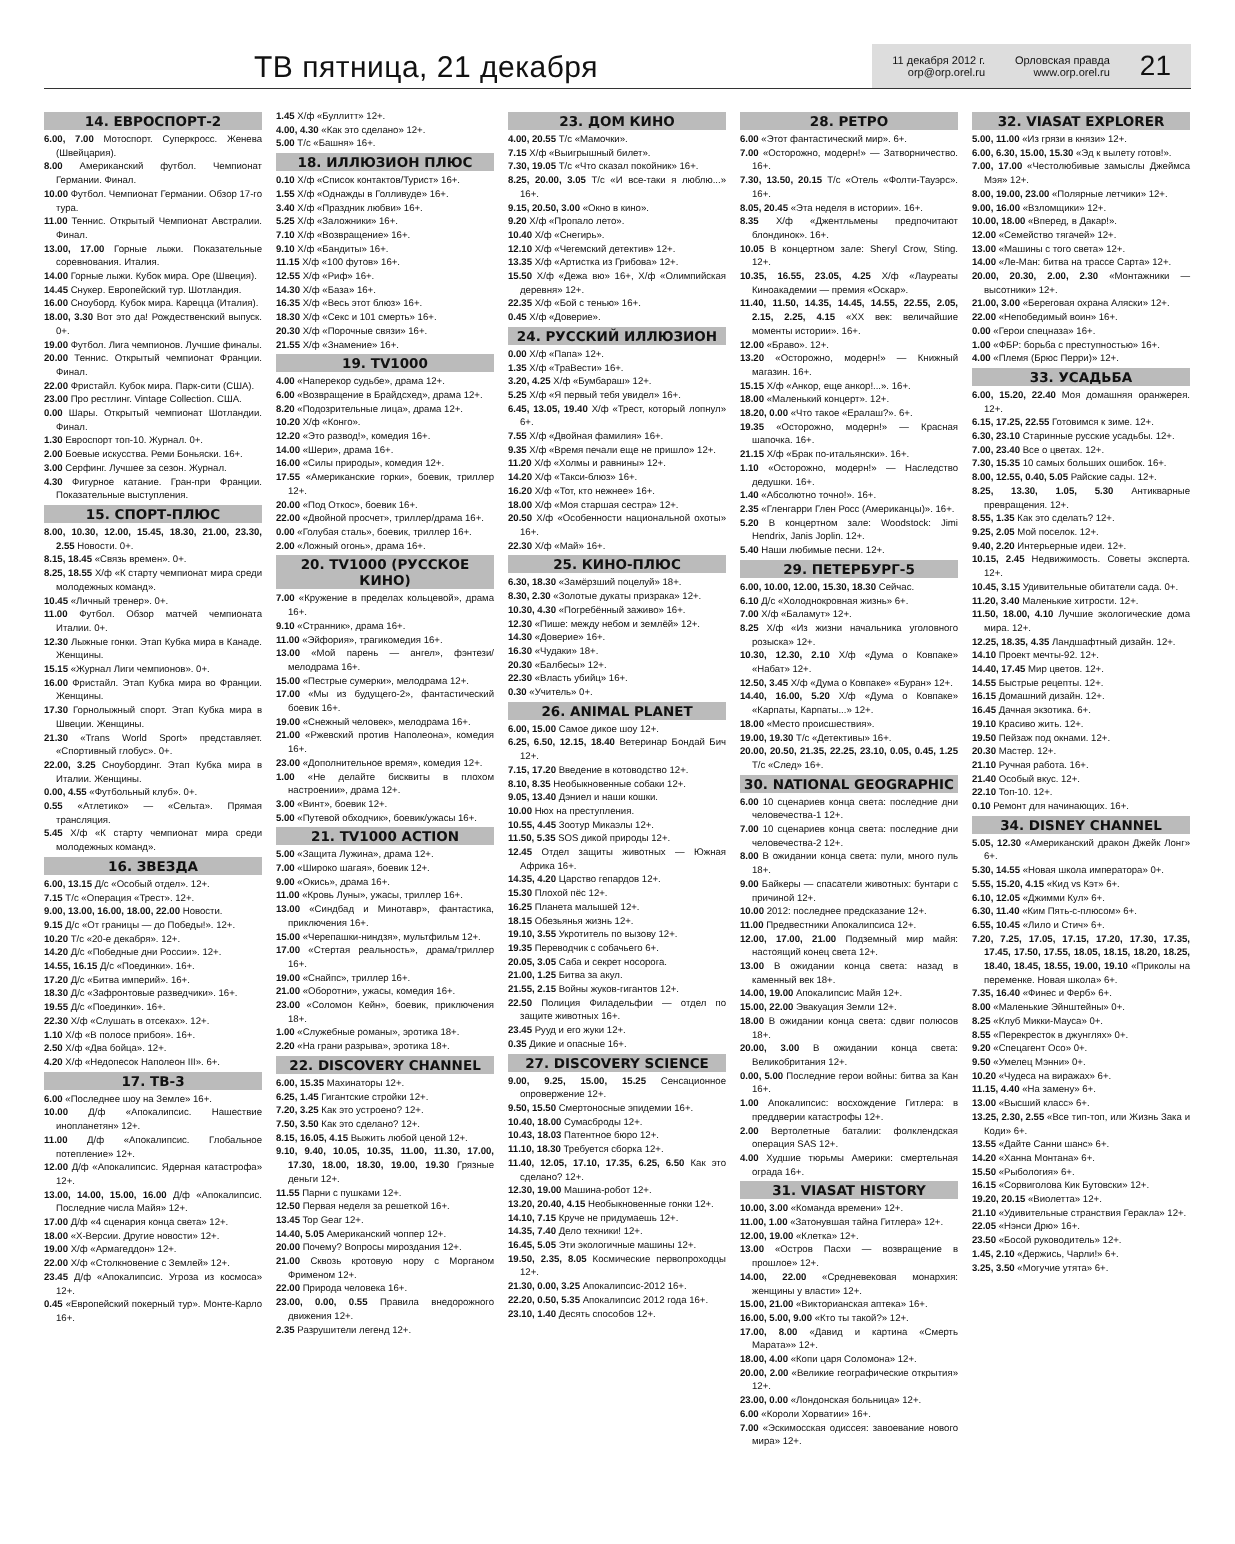ТВ пятница, 21 декабря
11 декабря 2012 г.
orp@orp.orel.ru
Орловская правда
www.orp.orel.ru
21
14. ЕВРОСПОРТ-2
6.00, 7.00 Мотоспорт. Суперкросс. Женева (Швейцария).
8.00 Американский футбол. Чемпионат Германии. Финал.
10.00 Футбол. Чемпионат Германии. Обзор 17-го тура.
11.00 Теннис. Открытый Чемпионат Австралии. Финал.
13.00, 17.00 Горные лыжи. Показательные соревнования. Италия.
14.00 Горные лыжи. Кубок мира. Оре (Швеция).
14.45 Снукер. Европейский тур. Шотландия.
16.00 Сноуборд. Кубок мира. Карецца (Италия).
18.00, 3.30 Вот это да! Рождественский выпуск. 0+.
19.00 Футбол. Лига чемпионов. Лучшие финалы.
20.00 Теннис. Открытый чемпионат Франции. Финал.
22.00 Фристайл. Кубок мира. Парк-сити (США).
23.00 Про рестлинг. Vintage Collection. США.
0.00 Шары. Открытый чемпионат Шотландии. Финал.
1.30 Евроспорт топ-10. Журнал. 0+.
2.00 Боевые искусства. Реми Боньяски. 16+.
3.00 Серфинг. Лучшее за сезон. Журнал.
4.30 Фигурное катание. Гран-при Франции. Показательные выступления.
15. СПОРТ-ПЛЮС
8.00, 10.30, 12.00, 15.45, 18.30, 21.00, 23.30, 2.55 Новости. 0+.
8.15, 18.45 «Связь времен». 0+.
8.25, 18.55 Х/ф «К старту чемпионат мира среди молодежных команд».
10.45 «Личный тренер». 0+.
11.00 Футбол. Обзор матчей чемпионата Италии. 0+.
12.30 Лыжные гонки. Этап Кубка мира в Канаде. Женщины.
15.15 «Журнал Лиги чемпионов». 0+.
16.00 Фристайл. Этап Кубка мира во Франции. Женщины.
17.30 Горнолыжный спорт. Этап Кубка мира в Швеции. Женщины.
21.30 «Trans World Sport» представляет. «Спортивный глобус». 0+.
22.00, 3.25 Сноубординг. Этап Кубка мира в Италии. Женщины.
0.00, 4.55 «Футбольный клуб». 0+.
0.55 «Атлетико» — «Сельта». Прямая трансляция.
5.45 Х/ф «К старту чемпионат мира среди молодежных команд».
16. ЗВЕЗДА
6.00, 13.15 Д/с «Особый отдел». 12+.
7.15 Т/с «Операция «Трест». 12+.
9.00, 13.00, 16.00, 18.00, 22.00 Новости.
9.15 Д/с «От границы — до Победы!». 12+.
10.20 Т/с «20-е декабря». 12+.
14.20 Д/с «Победные дни России». 12+.
14.55, 16.15 Д/с «Поединки». 16+.
17.20 Д/с «Битва империй». 16+.
18.30 Д/с «Зафронтовые разведчики». 16+.
19.55 Д/с «Поединки». 16+.
22.30 Х/ф «Слушать в отсеках». 12+.
1.10 Х/ф «В полосе прибоя». 16+.
2.50 Х/ф «Два бойца». 12+.
4.20 Х/ф «Недопесок Наполеон III». 6+.
17. ТВ-3
6.00 «Последнее шоу на Земле» 16+.
10.00 Д/ф «Апокалипсис. Нашествие инопланетян» 12+.
11.00 Д/ф «Апокалипсис. Глобальное потепление» 12+.
12.00 Д/ф «Апокалипсис. Ядерная катастрофа» 12+.
13.00, 14.00, 15.00, 16.00 Д/ф «Апокалипсис. Последние числа Майя» 12+.
17.00 Д/ф «4 сценария конца света» 12+.
18.00 «Х-Версии. Другие новости» 12+.
19.00 Х/ф «Армагеддон» 12+.
22.00 Х/ф «Столкновение с Землей» 12+.
23.45 Д/ф «Апокалипсис. Угроза из космоса» 12+.
0.45 «Европейский покерный тур». Монте-Карло 16+.
1.45 Х/ф «Буллитт» 12+.
4.00, 4.30 «Как это сделано» 12+.
5.00 Т/с «Башня» 16+.
18. ИЛЛЮЗИОН ПЛЮС
0.10 Х/ф «Список контактов/Турист» 16+.
1.55 Х/ф «Однажды в Голливуде» 16+.
3.40 Х/ф «Праздник любви» 16+.
5.25 Х/ф «Заложники» 16+.
7.10 Х/ф «Возвращение» 16+.
9.10 Х/ф «Бандиты» 16+.
11.15 Х/ф «100 футов» 16+.
12.55 Х/ф «Риф» 16+.
14.30 Х/ф «База» 16+.
16.35 Х/ф «Весь этот блюз» 16+.
18.30 Х/ф «Секс и 101 смерть» 16+.
20.30 Х/ф «Порочные связи» 16+.
21.55 Х/ф «Знамение» 16+.
19. TV1000
4.00 «Наперекор судьбе», драма 12+.
6.00 «Возвращение в Брайдсхед», драма 12+.
8.20 «Подозрительные лица», драма 12+.
10.20 Х/ф «Конго».
12.20 «Это развод!», комедия 16+.
14.00 «Шери», драма 16+.
16.00 «Силы природы», комедия 12+.
17.55 «Американские горки», боевик, триллер 12+.
20.00 «Под Откос», боевик 16+.
22.00 «Двойной просчет», триллер/драма 16+.
0.00 «Голубая сталь», боевик, триллер 16+.
2.00 «Ложный огонь», драма 16+.
20. TV1000 (РУССКОЕ КИНО)
7.00 «Кружение в пределах кольцевой», драма 16+.
9.10 «Странник», драма 16+.
11.00 «Эйфория», трагикомедия 16+.
13.00 «Мой парень — ангел», фэнтези/мелодрама 16+.
15.00 «Пестрые сумерки», мелодрама 12+.
17.00 «Мы из будущего-2», фантастический боевик 16+.
19.00 «Снежный человек», мелодрама 16+.
21.00 «Ржевский против Наполеона», комедия 16+.
23.00 «Дополнительное время», комедия 12+.
1.00 «Не делайте бисквиты в плохом настроении», драма 12+.
3.00 «Винт», боевик 12+.
5.00 «Путевой обходчик», боевик/ужасы 16+.
21. TV1000 ACTION
5.00 «Защита Лужина», драма 12+.
7.00 «Широко шагая», боевик 12+.
9.00 «Окись», драма 16+.
11.00 «Кровь Луны», ужасы, триллер 16+.
13.00 «Синдбад и Минотавр», фантастика, приключения 16+.
15.00 «Черепашки-ниндзя», мультфильм 12+.
17.00 «Стертая реальность», драма/триллер 16+.
19.00 «Снайпс», триллер 16+.
21.00 «Оборотни», ужасы, комедия 16+.
23.00 «Соломон Кейн», боевик, приключения 18+.
1.00 «Служебные романы», эротика 18+.
2.20 «На грани разрыва», эротика 18+.
22. DISCOVERY CHANNEL
6.00, 15.35 Махинаторы 12+.
6.25, 1.45 Гигантские стройки 12+.
7.20, 3.25 Как это устроено? 12+.
7.50, 3.50 Как это сделано? 12+.
8.15, 16.05, 4.15 Выжить любой ценой 12+.
9.10, 9.40, 10.05, 10.35, 11.00, 11.30, 17.00, 17.30, 18.00, 18.30, 19.00, 19.30 Грязные деньги 12+.
11.55 Парни с пушками 12+.
12.50 Первая неделя за решеткой 16+.
13.45 Top Gear 12+.
14.40, 5.05 Американский чоппер 12+.
20.00 Почему? Вопросы мироздания 12+.
21.00 Сквозь кротовую нору с Морганом Фрименом 12+.
22.00 Природа человека 16+.
23.00, 0.00, 0.55 Правила внедорожного движения 12+.
2.35 Разрушители легенд 12+.
23. ДОМ КИНО
4.00, 20.55 Т/с «Мамочки».
7.15 Х/ф «Выигрышный билет».
7.30, 19.05 Т/с «Что сказал покойник» 16+.
8.25, 20.00, 3.05 Т/с «И все-таки я люблю...» 16+.
9.15, 20.50, 3.00 «Окно в кино».
9.20 Х/ф «Пропало лето».
10.40 Х/ф «Снегирь».
12.10 Х/ф «Чегемский детектив» 12+.
13.35 Х/ф «Артистка из Грибова» 12+.
15.50 Х/ф «Дежа вю» 16+, Х/ф «Олимпийская деревня» 12+.
22.35 Х/ф «Бой с тенью» 16+.
0.45 Х/ф «Доверие».
24. РУССКИЙ ИЛЛЮЗИОН
0.00 Х/ф «Папа» 12+.
1.35 Х/ф «ТраВести» 16+.
3.20, 4.25 Х/ф «Бумбараш» 12+.
5.25 Х/ф «Я первый тебя увидел» 16+.
6.45, 13.05, 19.40 Х/ф «Трест, который лопнул» 6+.
7.55 Х/ф «Двойная фамилия» 16+.
9.35 Х/ф «Время печали еще не пришло» 12+.
11.20 Х/ф «Холмы и равнины» 12+.
14.20 Х/ф «Такси-блюз» 16+.
16.20 Х/ф «Тот, кто нежнее» 16+.
18.00 Х/ф «Моя старшая сестра» 12+.
20.50 Х/ф «Особенности национальной охоты» 16+.
22.30 Х/ф «Май» 16+.
25. КИНО-ПЛЮС
6.30, 18.30 «Замёрзший поцелуй» 18+.
8.30, 2.30 «Золотые дукаты призрака» 12+.
10.30, 4.30 «Погребённый заживо» 16+.
12.30 «Пише: между небом и землёй» 12+.
14.30 «Доверие» 16+.
16.30 «Чудаки» 18+.
20.30 «Балбесы» 12+.
22.30 «Власть убийц» 16+.
0.30 «Учитель» 0+.
26. ANIMAL PLANET
6.00, 15.00 Самое дикое шоу 12+.
6.25, 6.50, 12.15, 18.40 Ветеринар Бондай Бич 12+.
7.15, 17.20 Введение в котоводство 12+.
8.10, 8.35 Необыкновенные собаки 12+.
9.05, 13.40 Дэниел и наши кошки.
10.00 Нюх на преступления.
10.55, 4.45 Зоотур Микаэлы 12+.
11.50, 5.35 SOS дикой природы 12+.
12.45 Отдел защиты животных — Южная Африка 16+.
14.35, 4.20 Царство гепардов 12+.
15.30 Плохой пёс 12+.
16.25 Планета малышей 12+.
18.15 Обезьянья жизнь 12+.
19.10, 3.55 Укротитель по вызову 12+.
19.35 Переводчик с собачьего 6+.
20.05, 3.05 Саба и секрет носорога.
21.00, 1.25 Битва за акул.
21.55, 2.15 Войны жуков-гигантов 12+.
22.50 Полиция Филадельфии — отдел по защите животных 16+.
23.45 Рууд и его жуки 12+.
0.35 Дикие и опасные 16+.
27. DISCOVERY SCIENCE
9.00, 9.25, 15.00, 15.25 Сенсационное опровержение 12+.
9.50, 15.50 Смертоносные эпидемии 16+.
10.40, 18.00 Сумасброды 12+.
10.43, 18.03 Патентное бюро 12+.
11.10, 18.30 Требуется сборка 12+.
11.40, 12.05, 17.10, 17.35, 6.25, 6.50 Как это сделано? 12+.
12.30, 19.00 Машина-робот 12+.
13.20, 20.40, 4.15 Необыкновенные гонки 12+.
14.10, 7.15 Круче не придумаешь 12+.
14.35, 7.40 Дело техники! 12+.
16.45, 5.05 Эти экологичные машины 12+.
19.50, 2.35, 8.05 Космические первопроходцы 12+.
21.30, 0.00, 3.25 Апокалипсис-2012 16+.
22.20, 0.50, 5.35 Апокалипсис 2012 года 16+.
23.10, 1.40 Десять способов 12+.
28. РЕТРО
6.00 «Этот фантастический мир». 6+.
7.00 «Осторожно, модерн!» — Затворничество. 16+.
7.30, 13.50, 20.15 Т/с «Отель «Фолти-Тауэрс». 16+.
8.05, 20.45 «Эта неделя в истории». 16+.
8.35 Х/ф «Джентльмены предпочитают блондинок». 16+.
10.05 В концертном зале: Sheryl Crow, Sting. 12+.
10.35, 16.55, 23.05, 4.25 Х/ф «Лауреаты Киноакадемии — премия «Оскар».
11.40, 11.50, 14.35, 14.45, 14.55, 22.55, 2.05, 2.15, 2.25, 4.15 «XX век: величайшие моменты истории». 16+.
12.00 «Браво». 12+.
13.20 «Осторожно, модерн!» — Книжный магазин. 16+.
15.15 Х/ф «Анкор, еще анкор!...». 16+.
18.00 «Маленький концерт». 12+.
18.20, 0.00 «Что такое «Ералаш?». 6+.
19.35 «Осторожно, модерн!» — Красная шапочка. 16+.
21.15 Х/ф «Брак по-итальянски». 16+.
1.10 «Осторожно, модерн!» — Наследство дедушки. 16+.
1.40 «Абсолютно точно!». 16+.
2.35 «Гленгарри Глен Росс (Американцы)». 16+.
5.20 В концертном зале: Woodstock: Jimi Hendrix, Janis Joplin. 12+.
5.40 Наши любимые песни. 12+.
29. ПЕТЕРБУРГ-5
6.00, 10.00, 12.00, 15.30, 18.30 Сейчас.
6.10 Д/с «Холоднокровная жизнь» 6+.
7.00 Х/ф «Баламут» 12+.
8.25 Х/ф «Из жизни начальника уголовного розыска» 12+.
10.30, 12.30, 2.10 Х/ф «Дума о Ковпаке» «Набат» 12+.
12.50, 3.45 Х/ф «Дума о Ковпаке» «Буран» 12+.
14.40, 16.00, 5.20 Х/ф «Дума о Ковпаке» «Карпаты, Карпаты...» 12+.
18.00 «Место происшествия».
19.00, 19.30 Т/с «Детективы» 16+.
20.00, 20.50, 21.35, 22.25, 23.10, 0.05, 0.45, 1.25 Т/с «След» 16+.
30. NATIONAL GEOGRAPHIC
6.00 10 сценариев конца света: последние дни человечества-1 12+.
7.00 10 сценариев конца света: последние дни человечества-2 12+.
8.00 В ожидании конца света: пули, много пуль 18+.
9.00 Байкеры — спасатели животных: бунтари с причиной 12+.
10.00 2012: последнее предсказание 12+.
11.00 Предвестники Апокалипсиса 12+.
12.00, 17.00, 21.00 Подземный мир майя: настоящий конец света 12+.
13.00 В ожидании конца света: назад в каменный век 18+.
14.00, 19.00 Апокалипсис Майя 12+.
15.00, 22.00 Эвакуация Земли 12+.
18.00 В ожидании конца света: сдвиг полюсов 18+.
20.00, 3.00 В ожидании конца света: Великобритания 12+.
0.00, 5.00 Последние герои войны: битва за Кан 16+.
1.00 Апокалипсис: восхождение Гитлера: в преддверии катастрофы 12+.
2.00 Вертолетные баталии: фолклендская операция SAS 12+.
4.00 Худшие тюрьмы Америки: смертельная ограда 16+.
31. VIASAT HISTORY
10.00, 3.00 «Команда времени» 12+.
11.00, 1.00 «Затонувшая тайна Гитлера» 12+.
12.00, 19.00 «Клетка» 12+.
13.00 «Остров Пасхи — возвращение в прошлое» 12+.
14.00, 22.00 «Средневековая монархия: женщины у власти» 12+.
15.00, 21.00 «Викторианская аптека» 16+.
16.00, 5.00, 9.00 «Кто ты такой?» 12+.
17.00, 8.00 «Давид и картина «Смерть Марата»» 12+.
18.00, 4.00 «Копи царя Соломона» 12+.
20.00, 2.00 «Великие географические открытия» 12+.
23.00, 0.00 «Лондонская больница» 12+.
6.00 «Короли Хорватии» 16+.
7.00 «Эскимосская одиссея: завоевание нового мира» 12+.
32. VIASAT EXPLORER
5.00, 11.00 «Из грязи в князи» 12+.
6.00, 6.30, 15.00, 15.30 «Эд к вылету готов!».
7.00, 17.00 «Честолюбивые замыслы Джеймса Мэя» 12+.
8.00, 19.00, 23.00 «Полярные летчики» 12+.
9.00, 16.00 «Взломщики» 12+.
10.00, 18.00 «Вперед, в Дакар!».
12.00 «Семейство тягачей» 12+.
13.00 «Машины с того света» 12+.
14.00 «Ле-Ман: битва на трассе Сарта» 12+.
20.00, 20.30, 2.00, 2.30 «Монтажники — высотники» 12+.
21.00, 3.00 «Береговая охрана Аляски» 12+.
22.00 «Непобедимый воин» 16+.
0.00 «Герои спецназа» 16+.
1.00 «ФБР: борьба с преступностью» 16+.
4.00 «Племя (Брюс Перри)» 12+.
33. УСАДЬБА
6.00, 15.20, 22.40 Моя домашняя оранжерея. 12+.
6.15, 17.25, 22.55 Готовимся к зиме. 12+.
6.30, 23.10 Старинные русские усадьбы. 12+.
7.00, 23.40 Все о цветах. 12+.
7.30, 15.35 10 самых больших ошибок. 16+.
8.00, 12.55, 0.40, 5.05 Райские сады. 12+.
8.25, 13.30, 1.05, 5.30 Антикварные превращения. 12+.
8.55, 1.35 Как это сделать? 12+.
9.25, 2.05 Мой поселок. 12+.
9.40, 2.20 Интерьерные идеи. 12+.
10.15, 2.45 Недвижимость. Советы эксперта. 12+.
10.45, 3.15 Удивительные обитатели сада. 0+.
11.20, 3.40 Маленькие хитрости. 12+.
11.50, 18.00, 4.10 Лучшие экологические дома мира. 12+.
12.25, 18.35, 4.35 Ландшафтный дизайн. 12+.
14.10 Проект мечты-92. 12+.
14.40, 17.45 Мир цветов. 12+.
14.55 Быстрые рецепты. 12+.
16.15 Домашний дизайн. 12+.
16.45 Дачная экзотика. 6+.
19.10 Красиво жить. 12+.
19.50 Пейзаж под окнами. 12+.
20.30 Мастер. 12+.
21.10 Ручная работа. 16+.
21.40 Особый вкус. 12+.
22.10 Топ-10. 12+.
0.10 Ремонт для начинающих. 16+.
34. DISNEY CHANNEL
5.05, 12.30 «Американский дракон Джейк Лонг» 6+.
5.30, 14.55 «Новая школа императора» 0+.
5.55, 15.20, 4.15 «Кид vs Кэт» 6+.
6.10, 12.05 «Джимми Кул» 6+.
6.30, 11.40 «Ким Пять-с-плюсом» 6+.
6.55, 10.45 «Лило и Стич» 6+.
7.20, 7.25, 17.05, 17.15, 17.20, 17.30, 17.35, 17.45, 17.50, 17.55, 18.05, 18.15, 18.20, 18.25, 18.40, 18.45, 18.55, 19.00, 19.10 «Приколы на переменке. Новая школа» 6+.
7.35, 16.40 «Финес и Ферб» 6+.
8.00 «Маленькие Эйнштейны» 0+.
8.25 «Клуб Микки-Мауса» 0+.
8.55 «Перекресток в джунглях» 0+.
9.20 «Спецагент Осо» 0+.
9.50 «Умелец Мэнни» 0+.
10.20 «Чудеса на виражах» 6+.
11.15, 4.40 «На замену» 6+.
13.00 «Высший класс» 6+.
13.25, 2.30, 2.55 «Все тип-топ, или Жизнь Зака и Коди» 6+.
13.55 «Дайте Санни шанс» 6+.
14.20 «Ханна Монтана» 6+.
15.50 «Рыбология» 6+.
16.15 «Сорвиголова Кик Бутовски» 12+.
19.20, 20.15 «Виолетта» 12+.
21.10 «Удивительные странствия Геракла» 12+.
22.05 «Нэнси Дрю» 16+.
23.50 «Босой руководитель» 12+.
1.45, 2.10 «Держись, Чарли!» 6+.
3.25, 3.50 «Могучие утята» 6+.